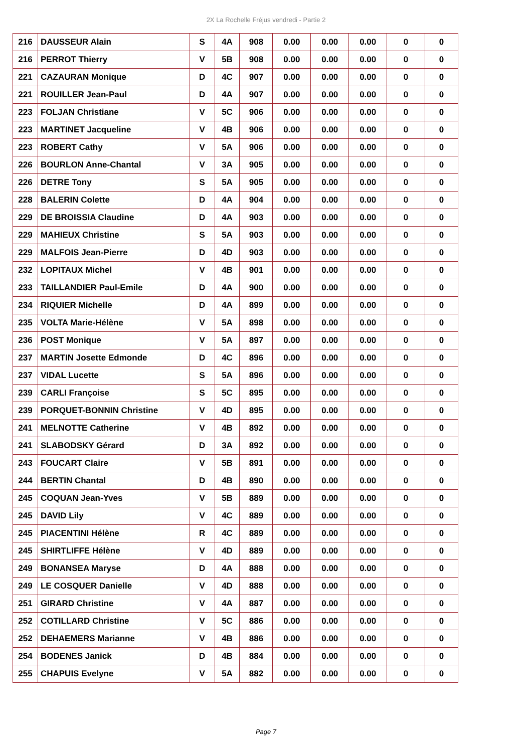2X La Rochelle Fréjus vendredi - Partie 2
| 216 | DAUSSEUR Alain | S | 4A | 908 | 0.00 | 0.00 | 0.00 | 0 | 0 |
| 216 | PERROT Thierry | V | 5B | 908 | 0.00 | 0.00 | 0.00 | 0 | 0 |
| 221 | CAZAURAN Monique | D | 4C | 907 | 0.00 | 0.00 | 0.00 | 0 | 0 |
| 221 | ROUILLER Jean-Paul | D | 4A | 907 | 0.00 | 0.00 | 0.00 | 0 | 0 |
| 223 | FOLJAN Christiane | V | 5C | 906 | 0.00 | 0.00 | 0.00 | 0 | 0 |
| 223 | MARTINET Jacqueline | V | 4B | 906 | 0.00 | 0.00 | 0.00 | 0 | 0 |
| 223 | ROBERT Cathy | V | 5A | 906 | 0.00 | 0.00 | 0.00 | 0 | 0 |
| 226 | BOURLON Anne-Chantal | V | 3A | 905 | 0.00 | 0.00 | 0.00 | 0 | 0 |
| 226 | DETRE Tony | S | 5A | 905 | 0.00 | 0.00 | 0.00 | 0 | 0 |
| 228 | BALERIN Colette | D | 4A | 904 | 0.00 | 0.00 | 0.00 | 0 | 0 |
| 229 | DE BROISSIA Claudine | D | 4A | 903 | 0.00 | 0.00 | 0.00 | 0 | 0 |
| 229 | MAHIEUX Christine | S | 5A | 903 | 0.00 | 0.00 | 0.00 | 0 | 0 |
| 229 | MALFOIS Jean-Pierre | D | 4D | 903 | 0.00 | 0.00 | 0.00 | 0 | 0 |
| 232 | LOPITAUX Michel | V | 4B | 901 | 0.00 | 0.00 | 0.00 | 0 | 0 |
| 233 | TAILLANDIER Paul-Emile | D | 4A | 900 | 0.00 | 0.00 | 0.00 | 0 | 0 |
| 234 | RIQUIER Michelle | D | 4A | 899 | 0.00 | 0.00 | 0.00 | 0 | 0 |
| 235 | VOLTA Marie-Hélène | V | 5A | 898 | 0.00 | 0.00 | 0.00 | 0 | 0 |
| 236 | POST Monique | V | 5A | 897 | 0.00 | 0.00 | 0.00 | 0 | 0 |
| 237 | MARTIN Josette Edmonde | D | 4C | 896 | 0.00 | 0.00 | 0.00 | 0 | 0 |
| 237 | VIDAL Lucette | S | 5A | 896 | 0.00 | 0.00 | 0.00 | 0 | 0 |
| 239 | CARLI Françoise | S | 5C | 895 | 0.00 | 0.00 | 0.00 | 0 | 0 |
| 239 | PORQUET-BONNIN Christine | V | 4D | 895 | 0.00 | 0.00 | 0.00 | 0 | 0 |
| 241 | MELNOTTE Catherine | V | 4B | 892 | 0.00 | 0.00 | 0.00 | 0 | 0 |
| 241 | SLABODSKY Gérard | D | 3A | 892 | 0.00 | 0.00 | 0.00 | 0 | 0 |
| 243 | FOUCART Claire | V | 5B | 891 | 0.00 | 0.00 | 0.00 | 0 | 0 |
| 244 | BERTIN Chantal | D | 4B | 890 | 0.00 | 0.00 | 0.00 | 0 | 0 |
| 245 | COQUAN Jean-Yves | V | 5B | 889 | 0.00 | 0.00 | 0.00 | 0 | 0 |
| 245 | DAVID Lily | V | 4C | 889 | 0.00 | 0.00 | 0.00 | 0 | 0 |
| 245 | PIACENTINI Hélène | R | 4C | 889 | 0.00 | 0.00 | 0.00 | 0 | 0 |
| 245 | SHIRTLIFFE Hélène | V | 4D | 889 | 0.00 | 0.00 | 0.00 | 0 | 0 |
| 249 | BONANSEA Maryse | D | 4A | 888 | 0.00 | 0.00 | 0.00 | 0 | 0 |
| 249 | LE COSQUER Danielle | V | 4D | 888 | 0.00 | 0.00 | 0.00 | 0 | 0 |
| 251 | GIRARD Christine | V | 4A | 887 | 0.00 | 0.00 | 0.00 | 0 | 0 |
| 252 | COTILLARD Christine | V | 5C | 886 | 0.00 | 0.00 | 0.00 | 0 | 0 |
| 252 | DEHAEMERS Marianne | V | 4B | 886 | 0.00 | 0.00 | 0.00 | 0 | 0 |
| 254 | BODENES Janick | D | 4B | 884 | 0.00 | 0.00 | 0.00 | 0 | 0 |
| 255 | CHAPUIS Evelyne | V | 5A | 882 | 0.00 | 0.00 | 0.00 | 0 | 0 |
Page 7